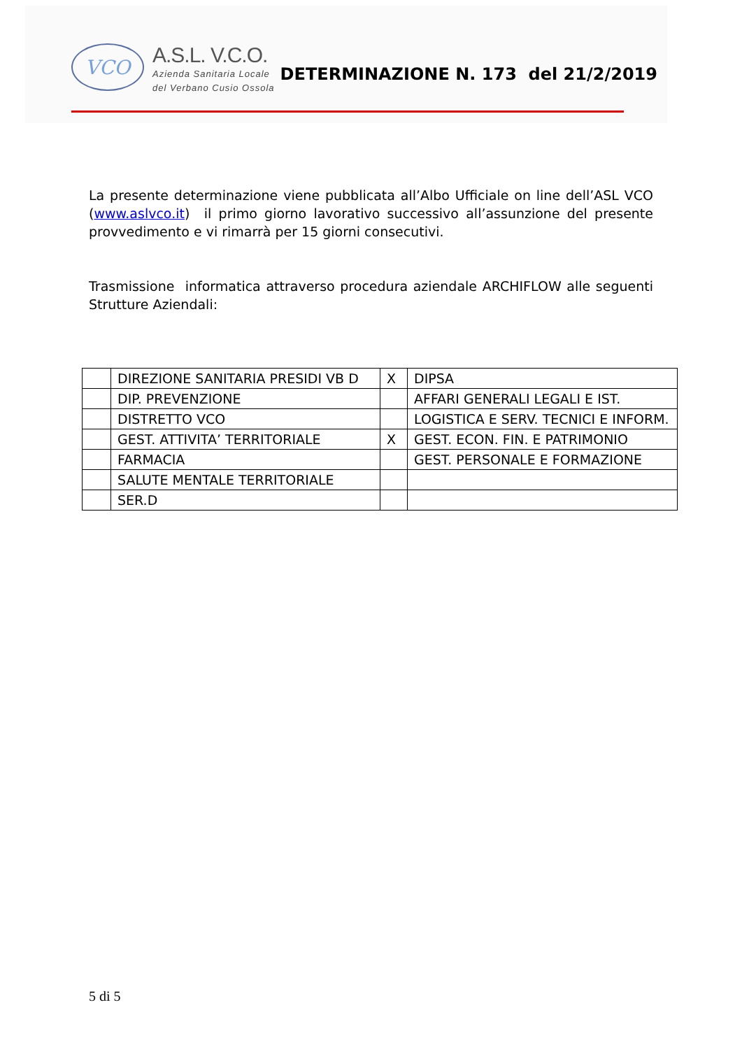VCO
A.S.L. V.C.O.
Azienda Sanitaria Locale
del Verbano Cusio Ossola
DETERMINAZIONE N. 173 del 21/2/2019
La presente determinazione viene pubblicata all’Albo Ufficiale on line dell’ASL VCO (www.aslvco.it) il primo giorno lavorativo successivo all’assunzione del presente provvedimento e vi rimarrà per 15 giorni consecutivi.
Trasmissione informatica attraverso procedura aziendale ARCHIFLOW alle seguenti Strutture Aziendali:
| | DIREZIONE SANITARIA PRESIDI VB D | X | DIPSA |
| | DIP. PREVENZIONE | | AFFARI GENERALI LEGALI E IST. |
| | DISTRETTO VCO | | LOGISTICA E SERV. TECNICI E INFORM. |
| | GEST. ATTIVITA’ TERRITORIALE | X | GEST. ECON. FIN. E PATRIMONIO |
| | FARMACIA | | GEST. PERSONALE E FORMAZIONE |
| | SALUTE MENTALE TERRITORIALE | | |
| | SER.D | | |
5 di 5